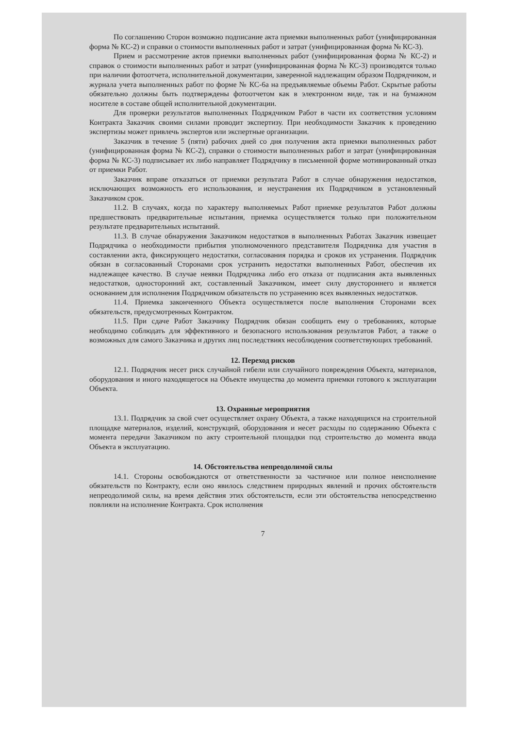По соглашению Сторон возможно подписание акта приемки выполненных работ (унифицированная форма № КС-2) и справки о стоимости выполненных работ и затрат (унифицированная форма № КС-3).
Прием и рассмотрение актов приемки выполненных работ (унифицированная форма № КС-2) и справок о стоимости выполненных работ и затрат (унифицированная форма № КС-3) производятся только при наличии фотоотчета, исполнительной документации, заверенной надлежащим образом Подрядчиком, и журнала учета выполненных работ по форме № КС-6а на предъявляемые объемы Работ. Скрытые работы обязательно должны быть подтверждены фотоотчетом как в электронном виде, так и на бумажном носителе в составе общей исполнительной документации.
Для проверки результатов выполненных Подрядчиком Работ в части их соответствия условиям Контракта Заказчик своими силами проводит экспертизу. При необходимости Заказчик к проведению экспертизы может привлечь экспертов или экспертные организации.
Заказчик в течение 5 (пяти) рабочих дней со дня получения акта приемки выполненных работ (унифицированная форма № КС-2), справки о стоимости выполненных работ и затрат (унифицированная форма № КС-3) подписывает их либо направляет Подрядчику в письменной форме мотивированный отказ от приемки Работ.
Заказчик вправе отказаться от приемки результата Работ в случае обнаружения недостатков, исключающих возможность его использования, и неустранения их Подрядчиком в установленный Заказчиком срок.
11.2. В случаях, когда по характеру выполняемых Работ приемке результатов Работ должны предшествовать предварительные испытания, приемка осуществляется только при положительном результате предварительных испытаний.
11.3. В случае обнаружения Заказчиком недостатков в выполненных Работах Заказчик извещает Подрядчика о необходимости прибытия уполномоченного представителя Подрядчика для участия в составлении акта, фиксирующего недостатки, согласования порядка и сроков их устранения. Подрядчик обязан в согласованный Сторонами срок устранить недостатки выполненных Работ, обеспечив их надлежащее качество. В случае неявки Подрядчика либо его отказа от подписания акта выявленных недостатков, односторонний акт, составленный Заказчиком, имеет силу двустороннего и является основанием для исполнения Подрядчиком обязательств по устранению всех выявленных недостатков.
11.4. Приемка законченного Объекта осуществляется после выполнения Сторонами всех обязательств, предусмотренных Контрактом.
11.5. При сдаче Работ Заказчику Подрядчик обязан сообщить ему о требованиях, которые необходимо соблюдать для эффективного и безопасного использования результатов Работ, а также о возможных для самого Заказчика и других лиц последствиях несоблюдения соответствующих требований.
12. Переход рисков
12.1. Подрядчик несет риск случайной гибели или случайного повреждения Объекта, материалов, оборудования и иного находящегося на Объекте имущества до момента приемки готового к эксплуатации Объекта.
13. Охранные мероприятия
13.1. Подрядчик за свой счет осуществляет охрану Объекта, а также находящихся на строительной площадке материалов, изделий, конструкций, оборудования и несет расходы по содержанию Объекта с момента передачи Заказчиком по акту строительной площадки под строительство до момента ввода Объекта в эксплуатацию.
14. Обстоятельства непреодолимой силы
14.1. Стороны освобождаются от ответственности за частичное или полное неисполнение обязательств по Контракту, если оно явилось следствием природных явлений и прочих обстоятельств непреодолимой силы, на время действия этих обстоятельств, если эти обстоятельства непосредственно повлияли на исполнение Контракта. Срок исполнения
7